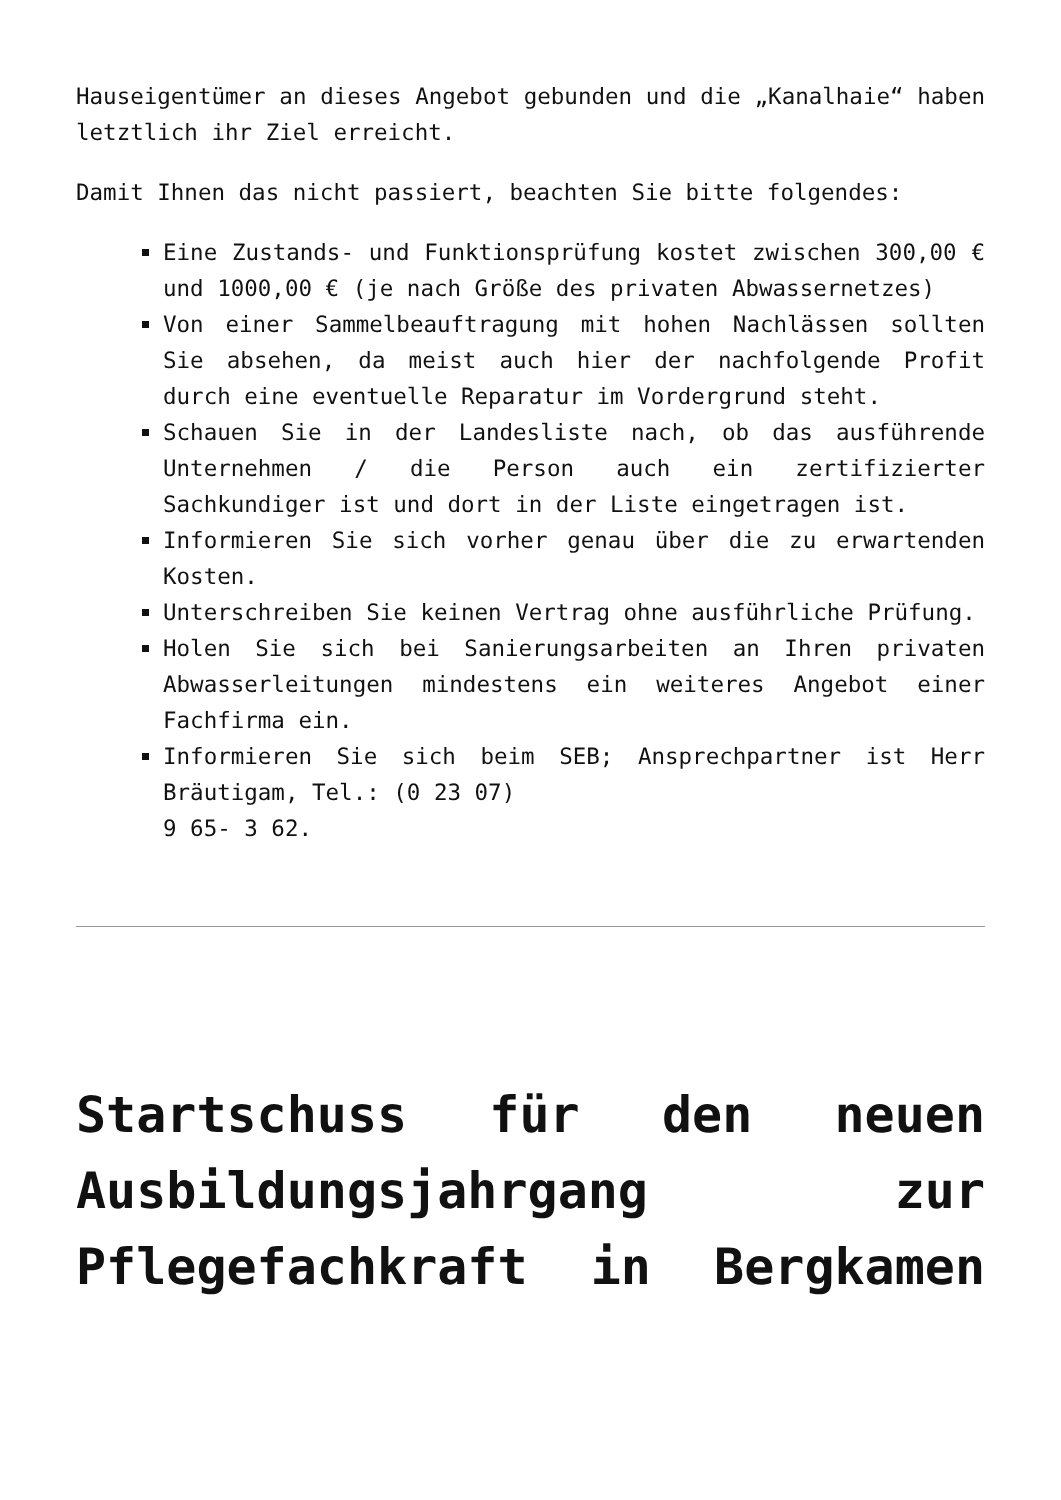Hauseigentümer an dieses Angebot gebunden und die „Kanalhaie“ haben letztlich ihr Ziel erreicht.
Damit Ihnen das nicht passiert, beachten Sie bitte folgendes:
Eine Zustands- und Funktionsprüfung kostet zwischen 300,00 € und 1000,00 € (je nach Größe des privaten Abwassernetzes)
Von einer Sammelbeauftragung mit hohen Nachlässen sollten Sie absehen, da meist auch hier der nachfolgende Profit durch eine eventuelle Reparatur im Vordergrund steht.
Schauen Sie in der Landesliste nach, ob das ausführende Unternehmen / die Person auch ein zertifizierter Sachkundiger ist und dort in der Liste eingetragen ist.
Informieren Sie sich vorher genau über die zu erwartenden Kosten.
Unterschreiben Sie keinen Vertrag ohne ausführliche Prüfung.
Holen Sie sich bei Sanierungsarbeiten an Ihren privaten Abwasserleitungen mindestens ein weiteres Angebot einer Fachfirma ein.
Informieren Sie sich beim SEB; Ansprechpartner ist Herr Bräutigam, Tel.: (0 23 07)
9 65- 3 62.
Startschuss für den neuen Ausbildungsjahrgang zur Pflegefachkraft in Bergkamen